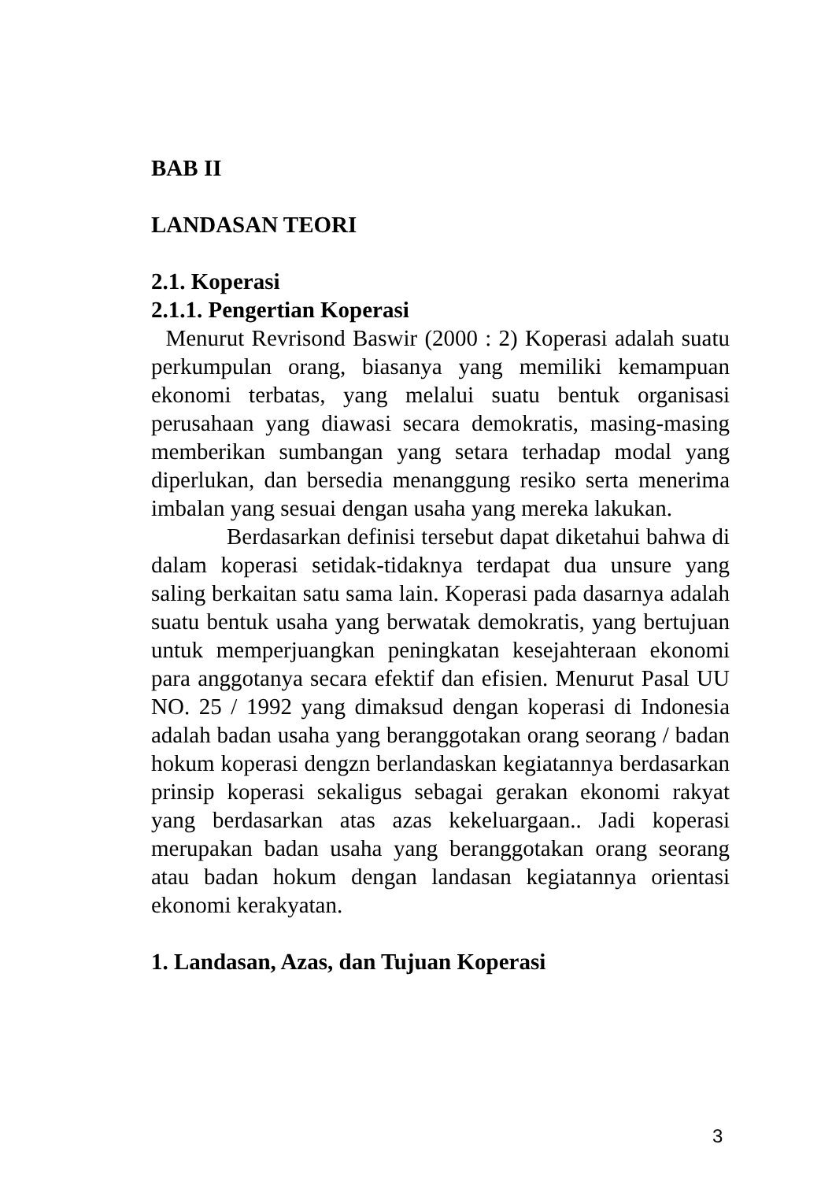BAB II
LANDASAN TEORI
2.1. Koperasi
2.1.1. Pengertian Koperasi
Menurut Revrisond Baswir (2000 : 2) Koperasi adalah suatu perkumpulan orang, biasanya yang memiliki kemampuan ekonomi terbatas, yang melalui suatu bentuk organisasi perusahaan yang diawasi secara demokratis, masing-masing memberikan sumbangan yang setara terhadap modal yang diperlukan, dan bersedia menanggung resiko serta menerima imbalan yang sesuai dengan usaha yang mereka lakukan.
Berdasarkan definisi tersebut dapat diketahui bahwa di dalam koperasi setidak-tidaknya terdapat dua unsure yang saling berkaitan satu sama lain. Koperasi pada dasarnya adalah suatu bentuk usaha yang berwatak demokratis, yang bertujuan untuk memperjuangkan peningkatan kesejahteraan ekonomi para anggotanya secara efektif dan efisien. Menurut Pasal UU NO. 25 / 1992 yang dimaksud dengan koperasi di Indonesia adalah badan usaha yang beranggotakan orang seorang / badan hokum koperasi dengzn berlandaskan kegiatannya berdasarkan prinsip koperasi sekaligus sebagai gerakan ekonomi rakyat yang berdasarkan atas azas kekeluargaan.. Jadi koperasi merupakan badan usaha yang beranggotakan orang seorang atau badan hokum dengan landasan kegiatannya orientasi ekonomi kerakyatan.
1. Landasan, Azas, dan Tujuan Koperasi
3